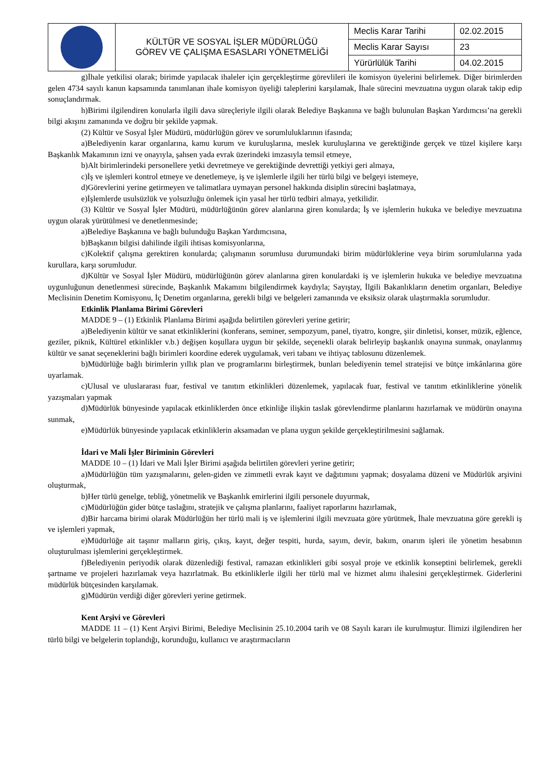| | KÜLTÜR VE SOSYAL İŞLER MÜDÜRLÜĞÜ GÖREV VE ÇALIŞMA ESASLARI YÖNETMELİĞİ | Meclis Karar Tarihi | 02.02.2015 |
| | | Meclis Karar Sayısı | 23 |
| | | Yürürlülük Tarihi | 04.02.2015 |
g)İhale yetkilisi olarak; birimde yapılacak ihaleler için gerçekleştirme görevlileri ile komisyon üyelerini belirlemek. Diğer birimlerden gelen 4734 sayılı kanun kapsamında tanımlanan ihale komisyon üyeliği taleplerini karşılamak, İhale sürecini mevzuatına uygun olarak takip edip sonuçlandırmak.
h)Birimi ilgilendiren konularla ilgili dava süreçleriyle ilgili olarak Belediye Başkanına ve bağlı bulunulan Başkan Yardımcısı’na gerekli bilgi akışını zamanında ve doğru bir şekilde yapmak.
(2) Kültür ve Sosyal İşler Müdürü, müdürlüğün görev ve sorumluluklarının ifasında;
a)Belediyenin karar organlarına, kamu kurum ve kuruluşlarına, meslek kuruluşlarına ve gerektiğinde gerçek ve tüzel kişilere karşı Başkanlık Makamının izni ve onayıyla, şahsen yada evrak üzerindeki imzasıyla temsil etmeye,
b)Alt birimlerindeki personellere yetki devretmeye ve gerektiğinde devrettiği yetkiyi geri almaya,
c)İş ve işlemleri kontrol etmeye ve denetlemeye, iş ve işlemlerle ilgili her türlü bilgi ve belgeyi istemeye,
d)Görevlerini yerine getirmeyen ve talimatlara uymayan personel hakkında disiplin sürecini başlatmaya,
e)İşlemlerde usulsüzlük ve yolsuzluğu önlemek için yasal her türlü tedbiri almaya, yetkilidir.
(3) Kültür ve Sosyal İşler Müdürü, müdürlüğünün görev alanlarına giren konularda; İş ve işlemlerin hukuka ve belediye mevzuatına uygun olarak yürütülmesi ve denetlenmesinde;
a)Belediye Başkanına ve bağlı bulunduğu Başkan Yardımcısına,
b)Başkanın bilgisi dahilinde ilgili ihtisas komisyonlarına,
c)Kolektif çalışma gerektiren konularda; çalışmanın sorumlusu durumundaki birim müdürlüklerine veya birim sorumlularına yada kurullara, karşı sorumludur.
d)Kültür ve Sosyal İşler Müdürü, müdürlüğünün görev alanlarına giren konulardaki iş ve işlemlerin hukuka ve belediye mevzuatına uygunluğunun denetlenmesi sürecinde, Başkanlık Makamını bilgilendirmek kaydıyla; Sayıştay, İlgili Bakanlıkların denetim organları, Belediye Meclisinin Denetim Komisyonu, İç Denetim organlarına, gerekli bilgi ve belgeleri zamanında ve eksiksiz olarak ulaştırmakla sorumludur.
Etkinlik Planlama Birimi Görevleri
MADDE 9 – (1) Etkinlik Planlama Birimi aşağıda belirtilen görevleri yerine getirir;
a)Belediyenin kültür ve sanat etkinliklerini (konferans, seminer, sempozyum, panel, tiyatro, kongre, şiir dinletisi, konser, müzik, eğlence, geziler, piknik, Kültürel etkinlikler v.b.) değişen koşullara uygun bir şekilde, seçenekli olarak belirleyip başkanlık onayına sunmak, onaylanmış kültür ve sanat seçeneklerini bağlı birimleri koordine ederek uygulamak, veri tabanı ve ihtiyaç tablosunu düzenlemek.
b)Müdürlüğe bağlı birimlerin yıllık plan ve programlarını birleştirmek, bunları belediyenin temel stratejisi ve bütçe imkânlarına göre uyarlamak.
c)Ulusal ve uluslararası fuar, festival ve tanıtım etkinlikleri düzenlemek, yapılacak fuar, festival ve tanıtım etkinliklerine yönelik yazışmaları yapmak
d)Müdürlük bünyesinde yapılacak etkinliklerden önce etkinliğe ilişkin taslak görevlendirme planlarını hazırlamak ve müdürün onayına sunmak,
e)Müdürlük bünyesinde yapılacak etkinliklerin aksamadan ve plana uygun şekilde gerçekleştirilmesini sağlamak.
İdari ve Mali İşler Biriminin Görevleri
MADDE 10 – (1) İdari ve Mali İşler Birimi aşağıda belirtilen görevleri yerine getirir;
a)Müdürlüğün tüm yazışmalarını, gelen-giden ve zimmetli evrak kayıt ve dağıtımını yapmak; dosyalama düzeni ve Müdürlük arşivini oluşturmak,
b)Her türlü genelge, tebliğ, yönetmelik ve Başkanlık emirlerini ilgili personele duyurmak,
c)Müdürlüğün gider bütçe taslağını, stratejik ve çalışma planlarını, faaliyet raporlarını hazırlamak,
d)Bir harcama birimi olarak Müdürlüğün her türlü mali iş ve işlemlerini ilgili mevzuata göre yürütmek, İhale mevzuatına göre gerekli iş ve işlemleri yapmak,
e)Müdürlüğe ait taşınır malların giriş, çıkış, kayıt, değer tespiti, hurda, sayım, devir, bakım, onarım işleri ile yönetim hesabının oluşturulması işlemlerini gerçekleştirmek.
f)Belediyenin periyodik olarak düzenlediği festival, ramazan etkinlikleri gibi sosyal proje ve etkinlik konseptini belirlemek, gerekli şartname ve projeleri hazırlamak veya hazırlatmak. Bu etkinliklerle ilgili her türlü mal ve hizmet alımı ihalesini gerçekleştirmek. Giderlerini müdürlük bütçesinden karşılamak.
g)Müdürün verdiği diğer görevleri yerine getirmek.
Kent Arşivi ve Görevleri
MADDE 11 – (1) Kent Arşivi Birimi, Belediye Meclisinin 25.10.2004 tarih ve 08 Sayılı kararı ile kurulmuştur. İlimizi ilgilendiren her türlü bilgi ve belgelerin toplandığı, korunduğu, kullanıcı ve araştırmacıların